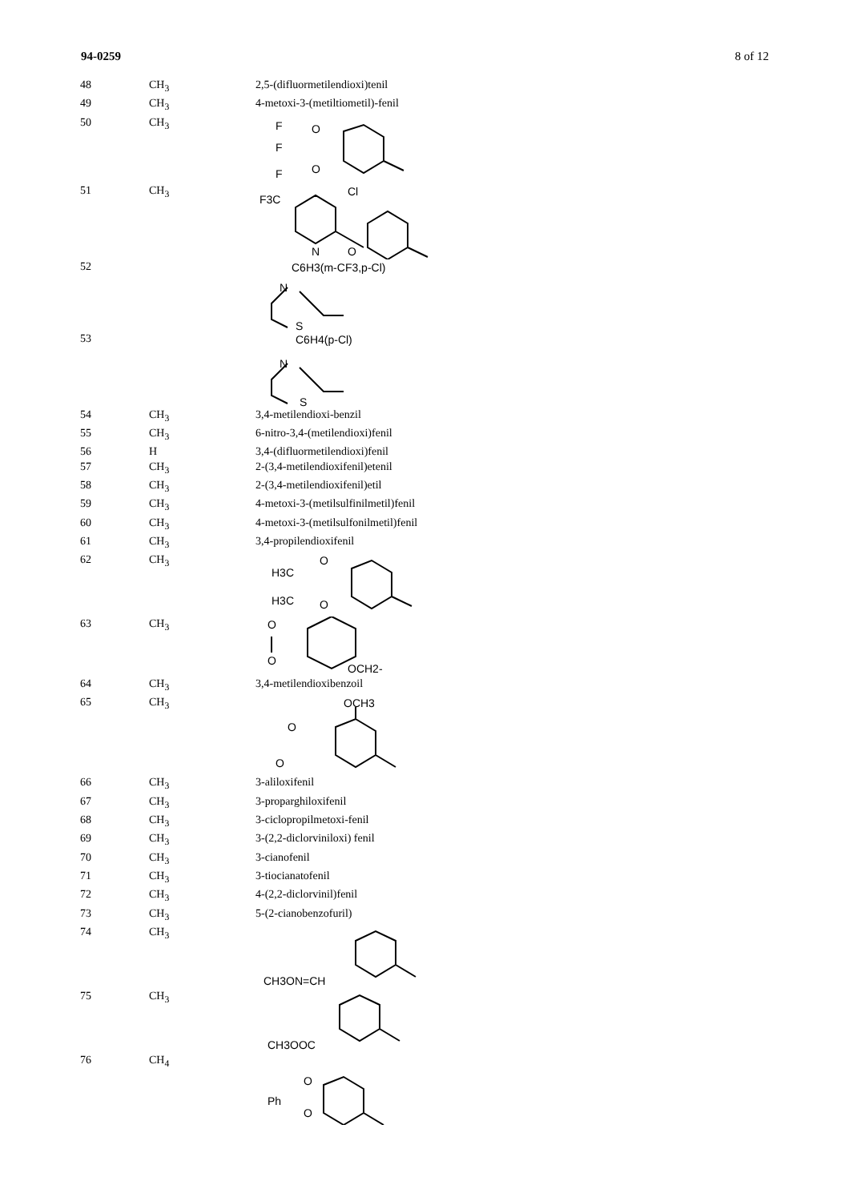94-0259 8 of 12
| 48 | CH<sub>3</sub> | 2,5-(difluormetilendioxi)tenil |
| 49 | CH<sub>3</sub> | 4-metoxi-3-(metiltiometil)-fenil |
| 50 | CH<sub>3</sub> | F F F O O |
| 51 | CH<sub>3</sub> | F3C Cl N O |
| 52 | | C6H3(m-CF3,p-Cl) N S |
| 53 | | C6H4(p-Cl) N S |
| 54 | CH<sub>3</sub> | 3,4-metilendioxi-benzil |
| 55 | CH<sub>3</sub> | 6-nitro-3,4-(metilendioxi)fenil |
| 56 | H | 3,4-(difluormetilendioxi)fenil |
| 57 | CH<sub>3</sub> | 2-(3,4-metilendioxifenil)etenil |
| 58 | CH<sub>3</sub> | 2-(3,4-metilendioxifenil)etil |
| 59 | CH<sub>3</sub> | 4-metoxi-3-(metilsulfinilmetil)fenil |
| 60 | CH<sub>3</sub> | 4-metoxi-3-(metilsulfonilmetil)fenil |
| 61 | CH<sub>3</sub> | 3,4-propilendioxifenil |
| 62 | CH<sub>3</sub> | H3C H3C O O |
| 63 | CH<sub>3</sub> | O O OCH2- |
| 64 | CH<sub>3</sub> | 3,4-metilendioxibenzoil |
| 65 | CH<sub>3</sub> | OCH3 O O |
| 66 | CH<sub>3</sub> | 3-aliloxifenil |
| 67 | CH<sub>3</sub> | 3-proparghiloxifenil |
| 68 | CH<sub>3</sub> | 3-ciclopropilmetoxi-fenil |
| 69 | CH<sub>3</sub> | 3-(2,2-diclorviniloxi) fenil |
| 70 | CH<sub>3</sub> | 3-cianofenil |
| 71 | CH<sub>3</sub> | 3-tiocianatofenil |
| 72 | CH<sub>3</sub> | 4-(2,2-diclorvinil)fenil |
| 73 | CH<sub>3</sub> | 5-(2-cianobenzofuril) |
| 74 | CH<sub>3</sub> | CH3ON=CH |
| 75 | CH<sub>3</sub> | CH3OOC |
| 76 | CH<sub>4</sub> | Ph O O |